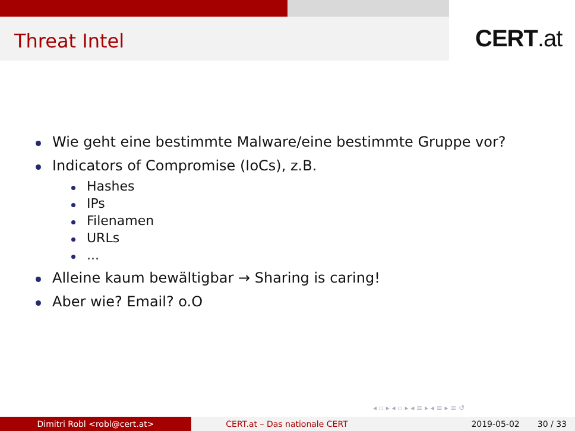Threat Intel CERT.at
Wie geht eine bestimmte Malware/eine bestimmte Gruppe vor?
Indicators of Compromise (IoCs), z.B.
Hashes
IPs
Filenamen
URLs
...
Alleine kaum bewältigbar → Sharing is caring!
Aber wie? Email? o.O
◂ ▫ ▸ ◂ ▫ ▸ ◂ ≡ ▸ ◂ ≡ ▸ ≡ ↺
Dimitri Robl <robl@cert.at> CERT.at – Das nationale CERT 2019-05-02 30 / 33